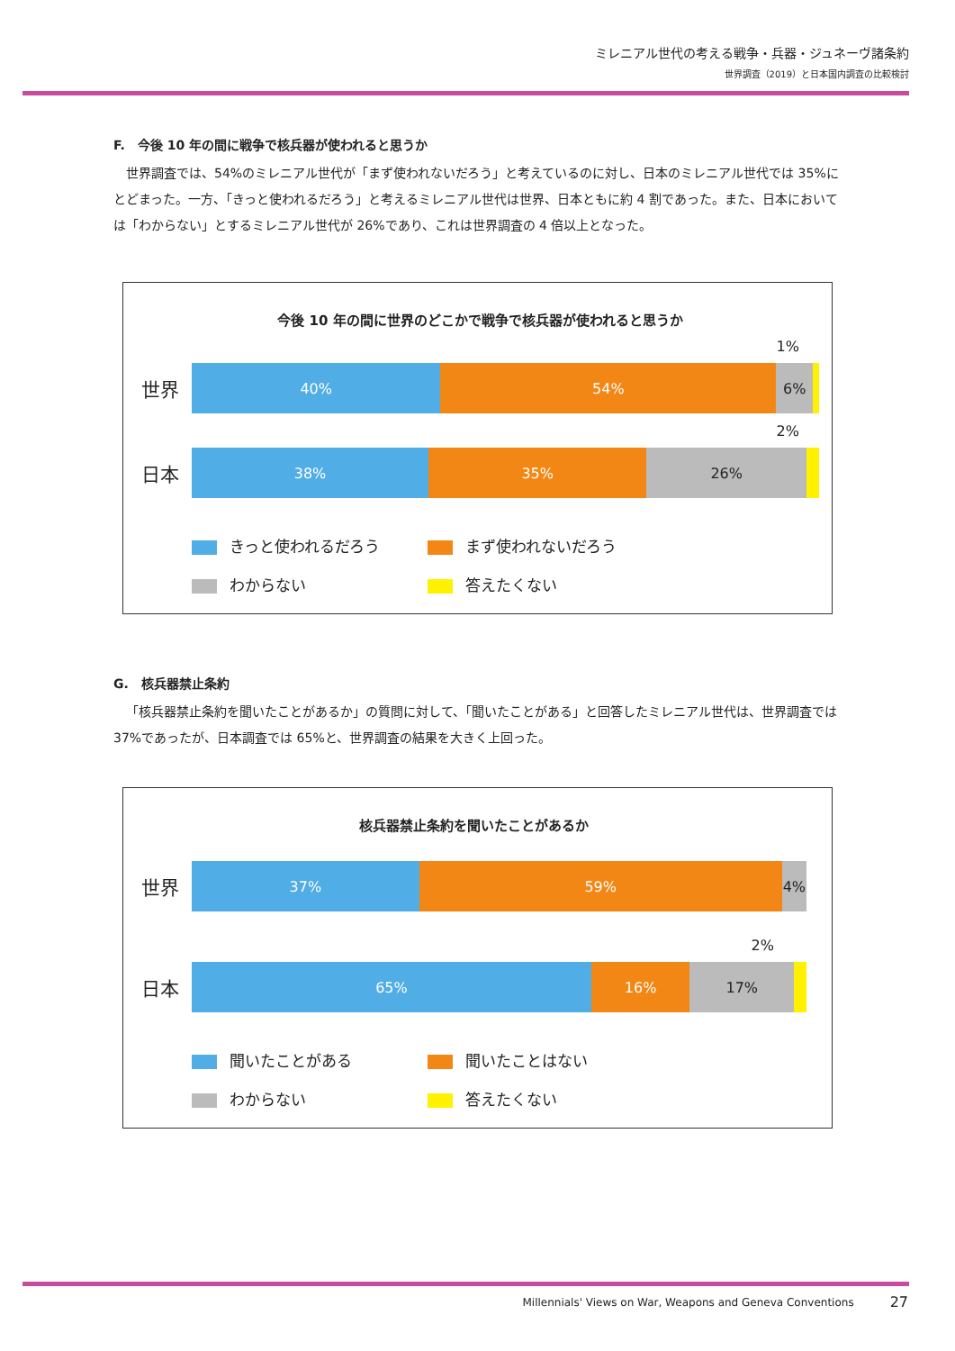ミレニアル世代の考える戦争・兵器・ジュネーヴ諸条約
世界調査（2019）と日本国内調査の比較検討
F.　今後 10 年の間に戦争で核兵器が使われると思うか
世界調査では、54%のミレニアル世代が「まず使われないだろう」と考えているのに対し、日本のミレニアル世代では 35%にとどまった。一方、「きっと使われるだろう」と考えるミレニアル世代は世界、日本ともに約 4 割であった。また、日本においては「わからない」とするミレニアル世代が 26%であり、これは世界調査の 4 倍以上となった。
今後 10 年の間に世界のどこかで戦争で核兵器が使われると思うか
世界
1%
40% 54% 6%
日本
2%
38% 35% 26%
きっと使われるだろう
まず使われないだろう
わからない
答えたくない
G.　核兵器禁止条約
「核兵器禁止条約を聞いたことがあるか」の質問に対して、「聞いたことがある」と回答したミレニアル世代は、世界調査では 37%であったが、日本調査では 65%と、世界調査の結果を大きく上回った。
核兵器禁止条約を聞いたことがあるか
世界
37% 59% 4%
日本
2%
65% 16% 17%
聞いたことがある
聞いたことはない
わからない
答えたくない
Millennials' Views on War, Weapons and Geneva Conventions 27